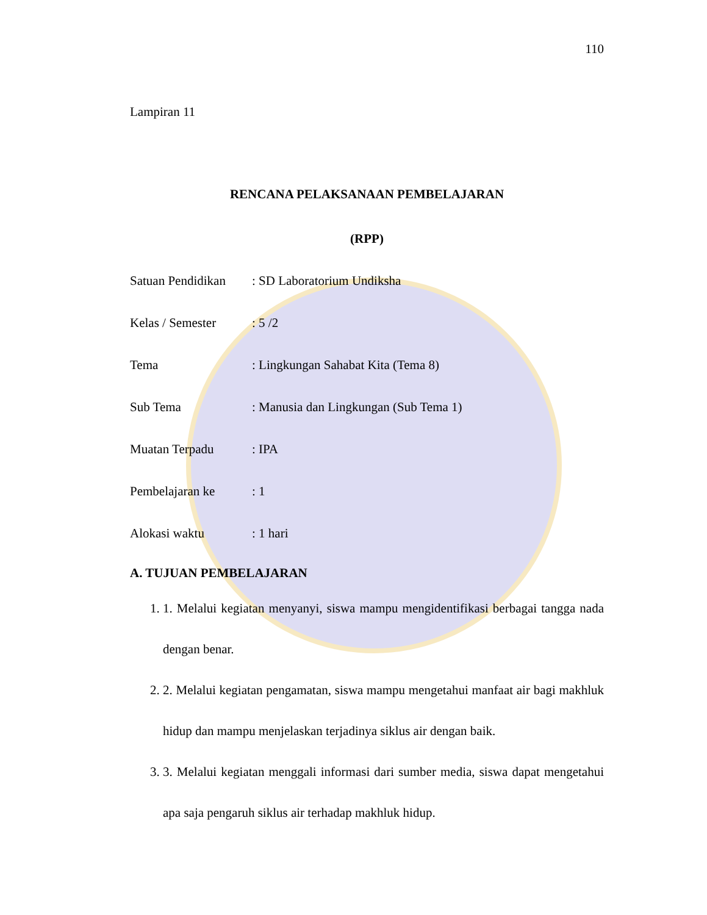110
Lampiran 11
RENCANA PELAKSANAAN PEMBELAJARAN
(RPP)
Satuan Pendidikan: SD Laboratorium Undiksha
Kelas / Semester: 5 /2
Tema: Lingkungan Sahabat Kita (Tema 8)
Sub Tema: Manusia dan Lingkungan (Sub Tema 1)
Muatan Terpadu: IPA
Pembelajaran ke: 1
Alokasi waktu: 1 hari
A. TUJUAN PEMBELAJARAN
1. 1. Melalui kegiatan menyanyi, siswa mampu mengidentifikasi berbagai tangga nada dengan benar.
2. 2. Melalui kegiatan pengamatan, siswa mampu mengetahui manfaat air bagi makhluk hidup dan mampu menjelaskan terjadinya siklus air dengan baik.
3. 3. Melalui kegiatan menggali informasi dari sumber media, siswa dapat mengetahui apa saja pengaruh siklus air terhadap makhluk hidup.